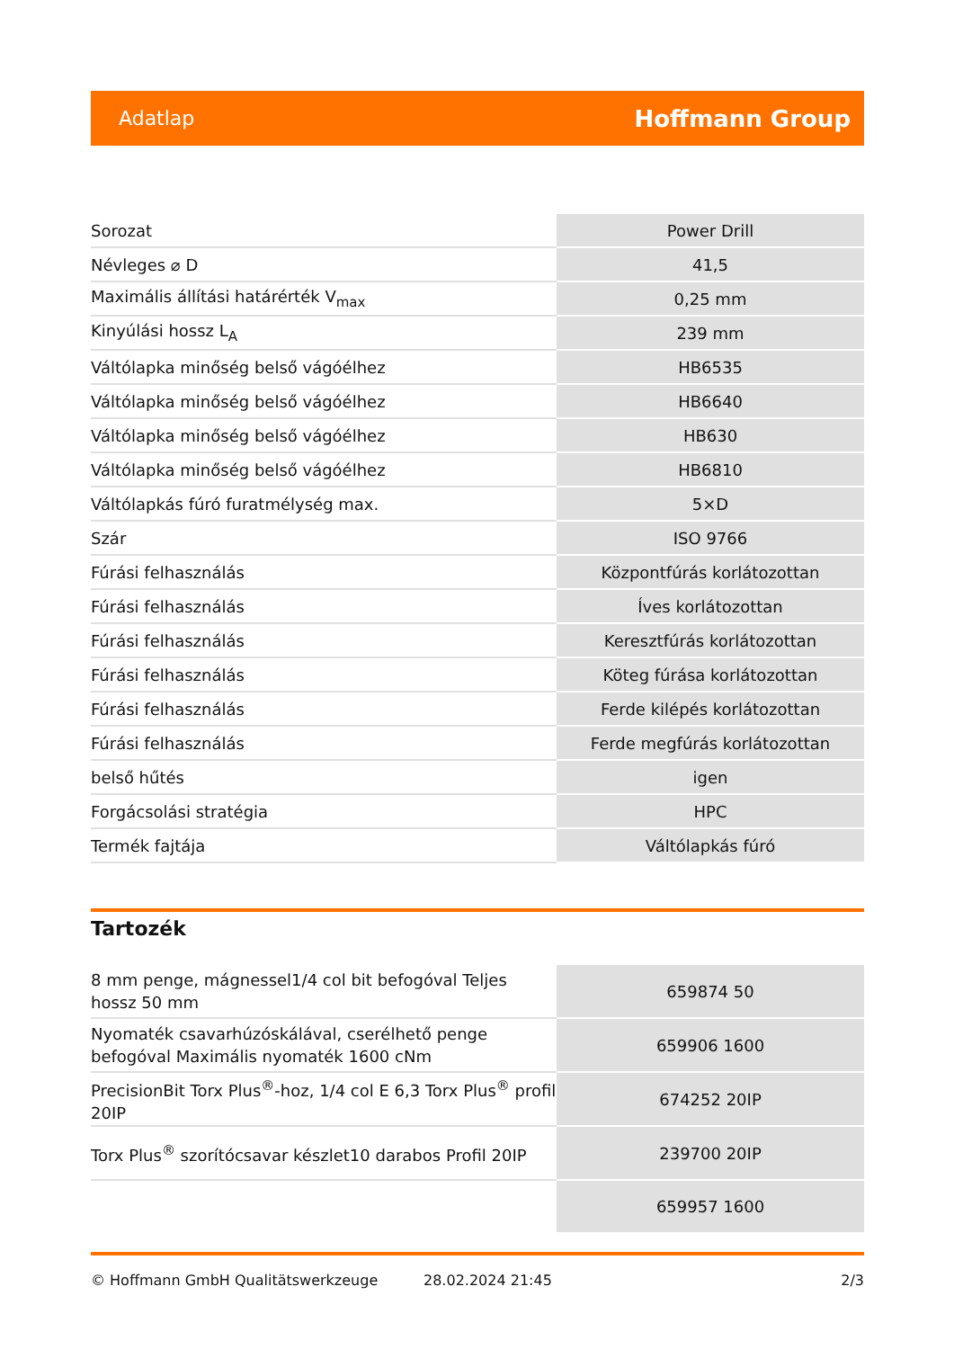Adatlap Hoffmann Group
| Sorozat | Power Drill |
| Névleges ⌀ D | 41,5 |
| Maximális állítási határérték V<sub>max</sub> | 0,25 mm |
| Kinyúlási hossz L<sub>A</sub> | 239 mm |
| Váltólapka minőség belső vágóélhez | HB6535 |
| Váltólapka minőség belső vágóélhez | HB6640 |
| Váltólapka minőség belső vágóélhez | HB630 |
| Váltólapka minőség belső vágóélhez | HB6810 |
| Váltólapkás fúró furatmélység max. | 5×D |
| Szár | ISO 9766 |
| Fúrási felhasználás | Központfúrás korlátozottan |
| Fúrási felhasználás | Íves korlátozottan |
| Fúrási felhasználás | Keresztfúrás korlátozottan |
| Fúrási felhasználás | Köteg fúrása korlátozottan |
| Fúrási felhasználás | Ferde kilépés korlátozottan |
| Fúrási felhasználás | Ferde megfúrás korlátozottan |
| belső hűtés | igen |
| Forgácsolási stratégia | HPC |
| Termék fajtája | Váltólapkás fúró |
Tartozék
| 8 mm penge, mágnessel1/4 col bit befogóval Teljes hossz 50 mm | 659874 50 |
| Nyomaték csavarhúzóskálával, cserélhető penge befogóval Maximális nyomaték 1600 cNm | 659906 1600 |
| PrecisionBit Torx Plus<sup>®</sup>-hoz, 1/4 col E 6,3 Torx Plus<sup>®</sup> profil 20IP | 674252 20IP |
| Torx Plus<sup>®</sup> szorítócsavar készlet10 darabos Profil 20IP | 239700 20IP |
| | 659957 1600 |
© Hoffmann GmbH Qualitätswerkzeuge 28.02.2024 21:45 2/3